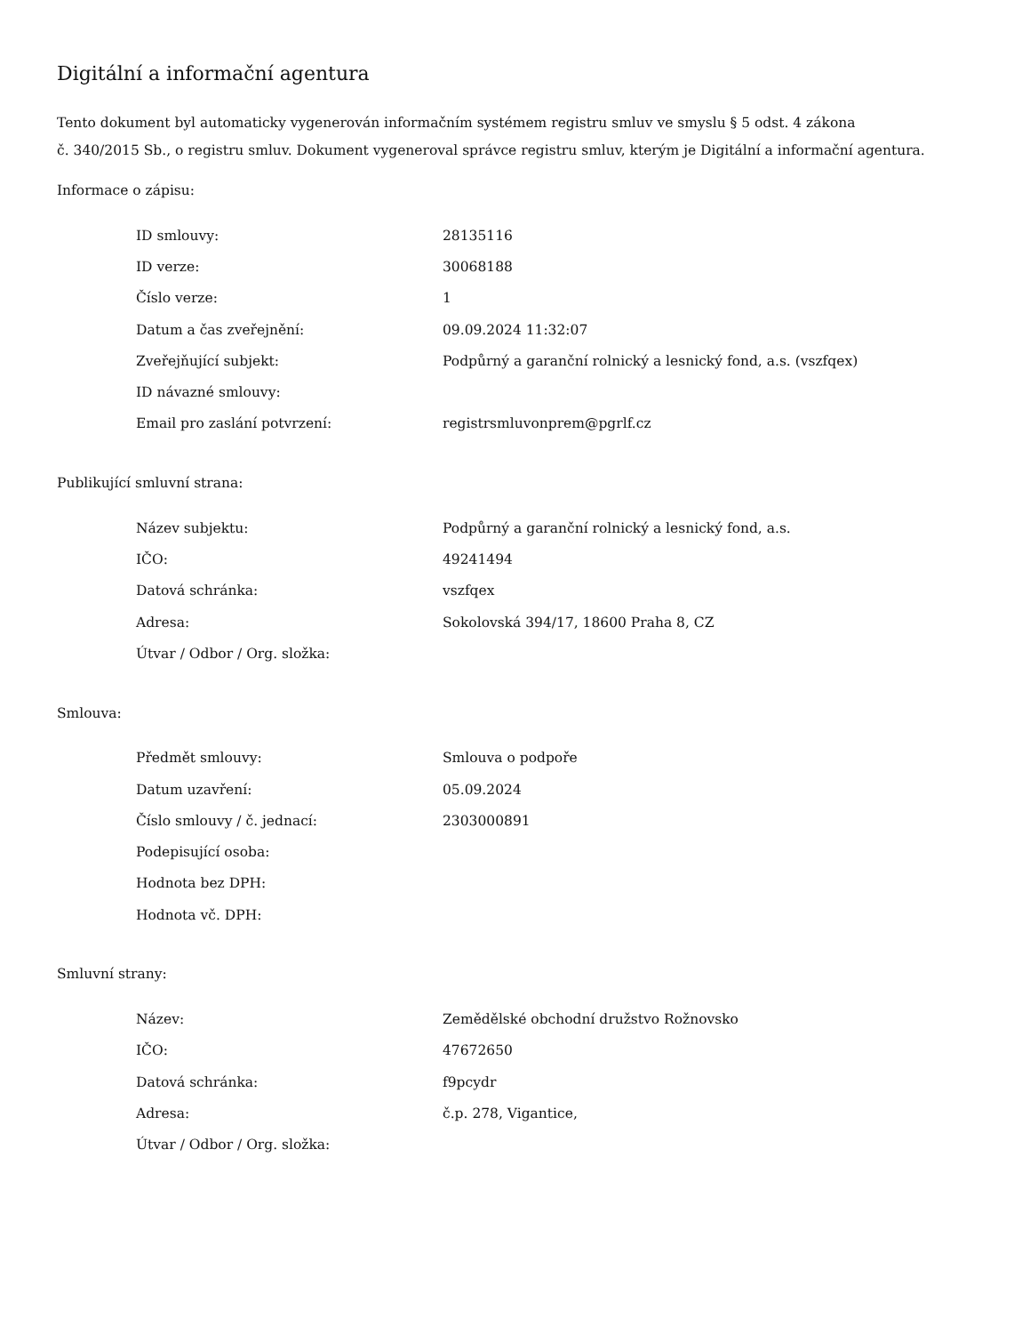Digitální a informační agentura
Tento dokument byl automaticky vygenerován informačním systémem registru smluv ve smyslu § 5 odst. 4 zákona
č. 340/2015 Sb., o registru smluv. Dokument vygeneroval správce registru smluv, kterým je Digitální a informační agentura.
Informace o zápisu:
| ID smlouvy: | 28135116 |
| ID verze: | 30068188 |
| Číslo verze: | 1 |
| Datum a čas zveřejnění: | 09.09.2024 11:32:07 |
| Zveřejňující subjekt: | Podpůrný a garanční rolnický a lesnický fond, a.s. (vszfqex) |
| ID návazné smlouvy: | |
| Email pro zaslání potvrzení: | registrsmluvonprem@pgrlf.cz |
Publikující smluvní strana:
| Název subjektu: | Podpůrný a garanční rolnický a lesnický fond, a.s. |
| IČO: | 49241494 |
| Datová schránka: | vszfqex |
| Adresa: | Sokolovská 394/17, 18600 Praha 8, CZ |
| Útvar / Odbor / Org. složka: | |
Smlouva:
| Předmět smlouvy: | Smlouva o podpoře |
| Datum uzavření: | 05.09.2024 |
| Číslo smlouvy / č. jednací: | 2303000891 |
| Podepisující osoba: | |
| Hodnota bez DPH: | |
| Hodnota vč. DPH: | |
Smluvní strany:
| Název: | Zemědělské obchodní družstvo Rožnovsko |
| IČO: | 47672650 |
| Datová schránka: | f9pcydr |
| Adresa: | č.p. 278, Vigantice, |
| Útvar / Odbor / Org. složka: | |